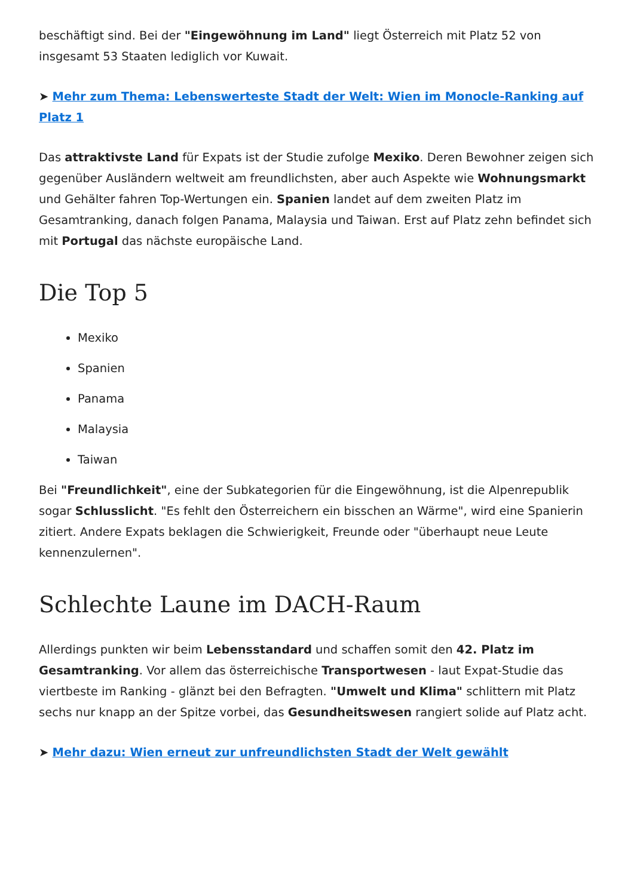beschäftigt sind. Bei der "Eingewöhnung im Land" liegt Österreich mit Platz 52 von insgesamt 53 Staaten lediglich vor Kuwait.
➤ Mehr zum Thema: Lebenswerteste Stadt der Welt: Wien im Monocle-Ranking auf Platz 1
Das attraktivste Land für Expats ist der Studie zufolge Mexiko. Deren Bewohner zeigen sich gegenüber Ausländern weltweit am freundlichsten, aber auch Aspekte wie Wohnungsmarkt und Gehälter fahren Top-Wertungen ein. Spanien landet auf dem zweiten Platz im Gesamtranking, danach folgen Panama, Malaysia und Taiwan. Erst auf Platz zehn befindet sich mit Portugal das nächste europäische Land.
Die Top 5
Mexiko
Spanien
Panama
Malaysia
Taiwan
Bei "Freundlichkeit", eine der Subkategorien für die Eingewöhnung, ist die Alpenrepublik sogar Schlusslicht. "Es fehlt den Österreichern ein bisschen an Wärme", wird eine Spanierin zitiert. Andere Expats beklagen die Schwierigkeit, Freunde oder "überhaupt neue Leute kennenzulernen".
Schlechte Laune im DACH-Raum
Allerdings punkten wir beim Lebensstandard und schaffen somit den 42. Platz im Gesamtranking. Vor allem das österreichische Transportwesen - laut Expat-Studie das viertbeste im Ranking - glänzt bei den Befragten. "Umwelt und Klima" schlittern mit Platz sechs nur knapp an der Spitze vorbei, das Gesundheitswesen rangiert solide auf Platz acht.
➤ Mehr dazu: Wien erneut zur unfreundlichsten Stadt der Welt gewählt